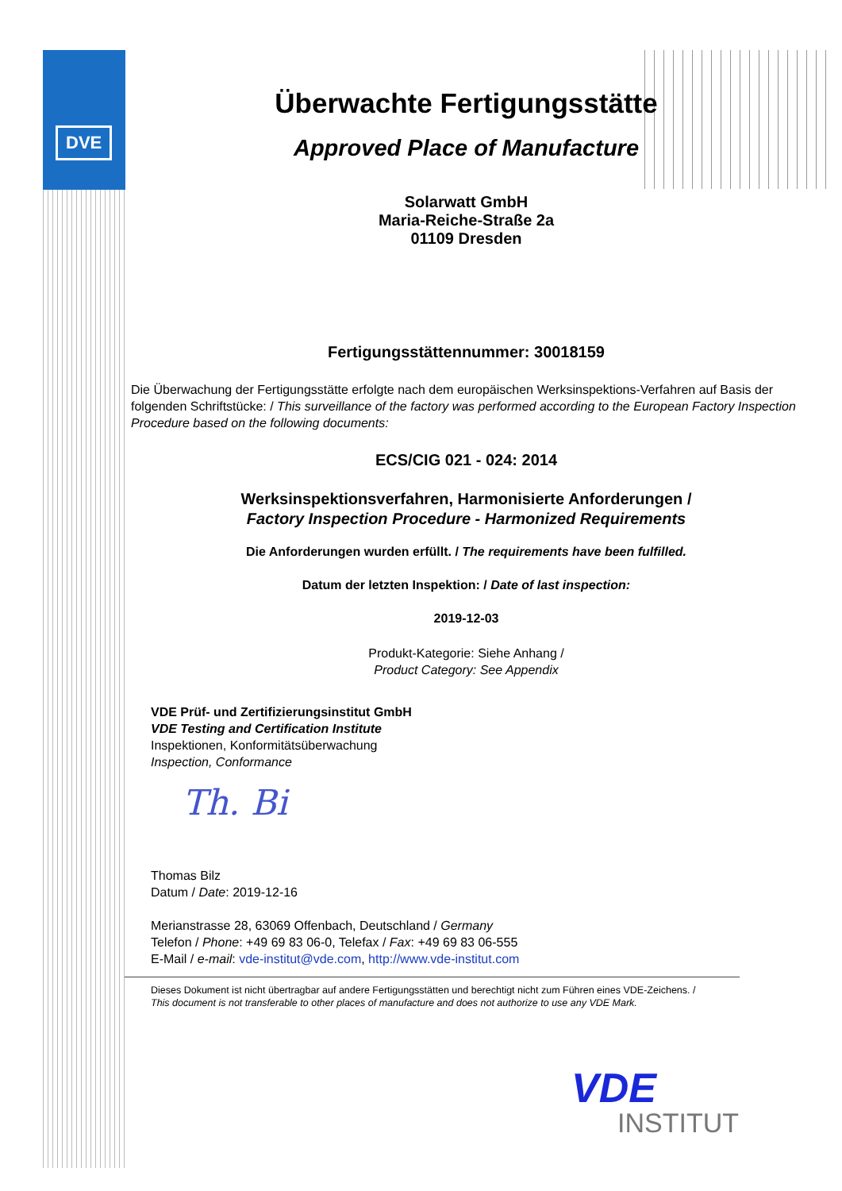DVE
Überwachte Fertigungsstätte
Approved Place of Manufacture
Solarwatt GmbH
Maria-Reiche-Straße 2a
01109 Dresden
Fertigungsstättennummer: 30018159
Die Überwachung der Fertigungsstätte erfolgte nach dem europäischen Werksinspektions-Verfahren auf Basis der folgenden Schriftstücke: / This surveillance of the factory was performed according to the European Factory Inspection Procedure based on the following documents:
ECS/CIG 021 - 024: 2014
Werksinspektionsverfahren, Harmonisierte Anforderungen /
Factory Inspection Procedure - Harmonized Requirements
Die Anforderungen wurden erfüllt. / The requirements have been fulfilled.
Datum der letzten Inspektion: / Date of last inspection:
2019-12-03
Produkt-Kategorie: Siehe Anhang /
Product Category: See Appendix
VDE Prüf- und Zertifizierungsinstitut GmbH
VDE Testing and Certification Institute
Inspektionen, Konformitätsüberwachung
Inspection, Conformance
Th. Bi
Thomas Bilz
Datum / Date: 2019-12-16
Merianstrasse 28, 63069 Offenbach, Deutschland / Germany
Telefon / Phone: +49 69 83 06-0, Telefax / Fax: +49 69 83 06-555
E-Mail / e-mail: vde-institut@vde.com, http://www.vde-institut.com
Dieses Dokument ist nicht übertragbar auf andere Fertigungsstätten und berechtigt nicht zum Führen eines VDE-Zeichens. /
This document is not transferable to other places of manufacture and does not authorize to use any VDE Mark.
VDE
INSTITUT